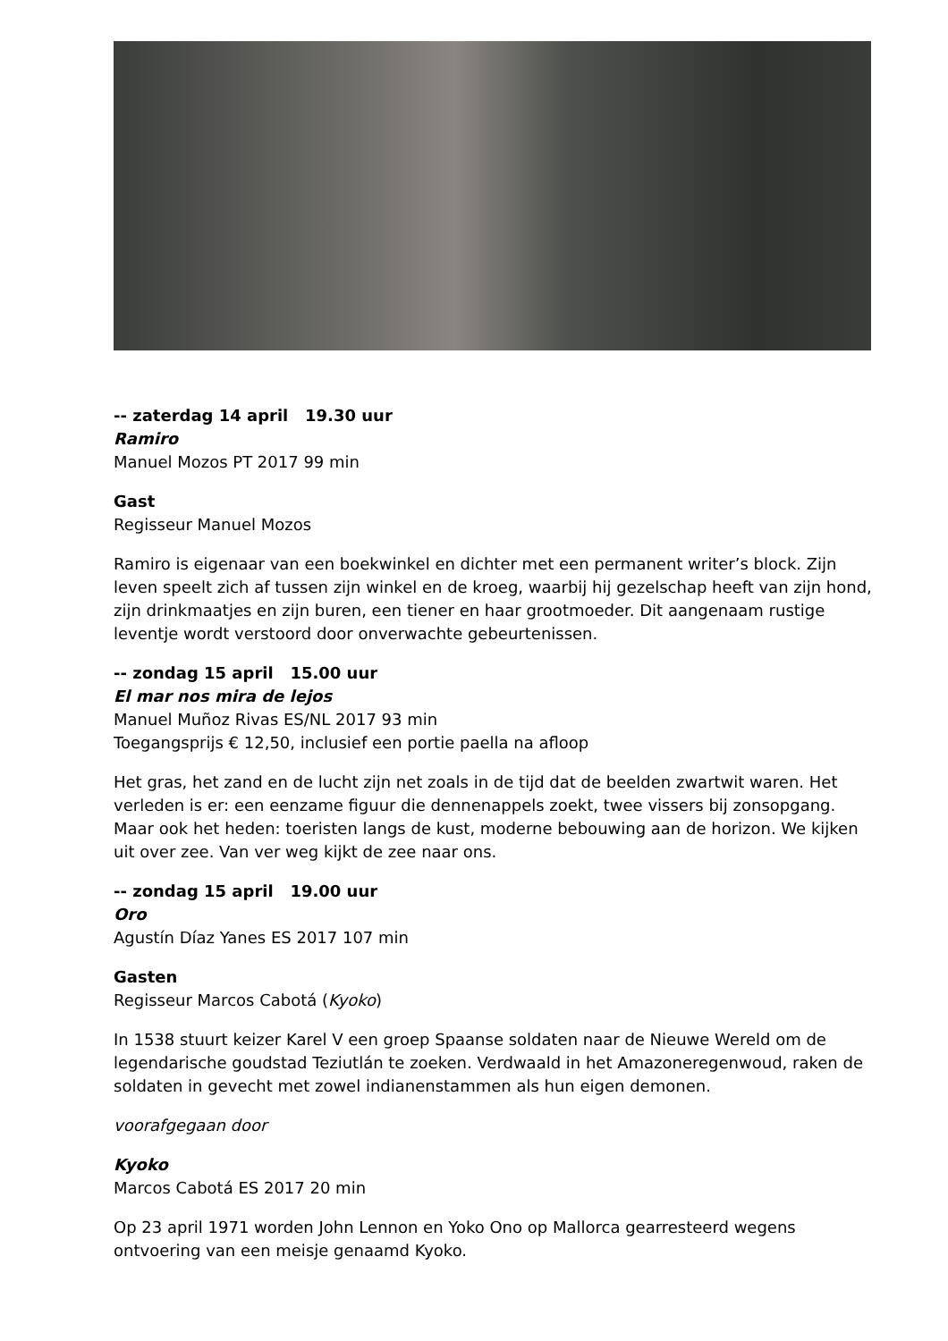-- zaterdag 14 april 19.30 uur
Ramiro
Manuel Mozos PT 2017 99 min
Gast
Regisseur Manuel Mozos
Ramiro is eigenaar van een boekwinkel en dichter met een permanent writer’s block. Zijn leven speelt zich af tussen zijn winkel en de kroeg, waarbij hij gezelschap heeft van zijn hond, zijn drinkmaatjes en zijn buren, een tiener en haar grootmoeder. Dit aangenaam rustige leventje wordt verstoord door onverwachte gebeurtenissen.
-- zondag 15 april 15.00 uur
El mar nos mira de lejos
Manuel Muñoz Rivas ES/NL 2017 93 min
Toegangsprijs € 12,50, inclusief een portie paella na afloop
Het gras, het zand en de lucht zijn net zoals in de tijd dat de beelden zwartwit waren. Het verleden is er: een eenzame figuur die dennenappels zoekt, twee vissers bij zonsopgang. Maar ook het heden: toeristen langs de kust, moderne bebouwing aan de horizon. We kijken uit over zee. Van ver weg kijkt de zee naar ons.
-- zondag 15 april 19.00 uur
Oro
Agustín Díaz Yanes ES 2017 107 min
Gasten
Regisseur Marcos Cabotá (Kyoko)
In 1538 stuurt keizer Karel V een groep Spaanse soldaten naar de Nieuwe Wereld om de legendarische goudstad Teziutlán te zoeken. Verdwaald in het Amazoneregenwoud, raken de soldaten in gevecht met zowel indianenstammen als hun eigen demonen.
voorafgegaan door
Kyoko
Marcos Cabotá ES 2017 20 min
Op 23 april 1971 worden John Lennon en Yoko Ono op Mallorca gearresteerd wegens ontvoering van een meisje genaamd Kyoko.